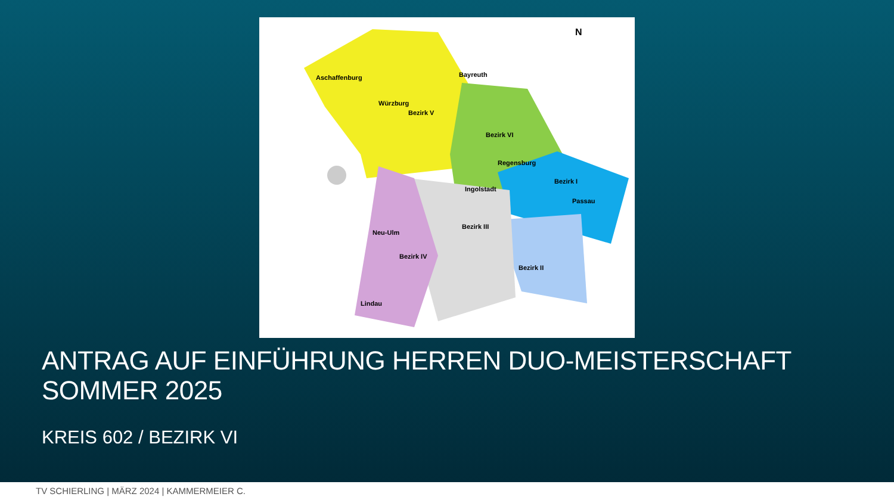Aschaffenburg
Bayreuth
Würzburg
Regensburg
Ingolstadt
Passau
Neu-Ulm
Lindau
Bezirk V
Bezirk VI
Bezirk I
Bezirk III
Bezirk IV
Bezirk II
N
ANTRAG AUF EINFÜHRUNG HERREN DUO-MEISTERSCHAFT SOMMER 2025
KREIS 602 / BEZIRK VI
TV SCHIERLING | MÄRZ 2024 | KAMMERMEIER C.